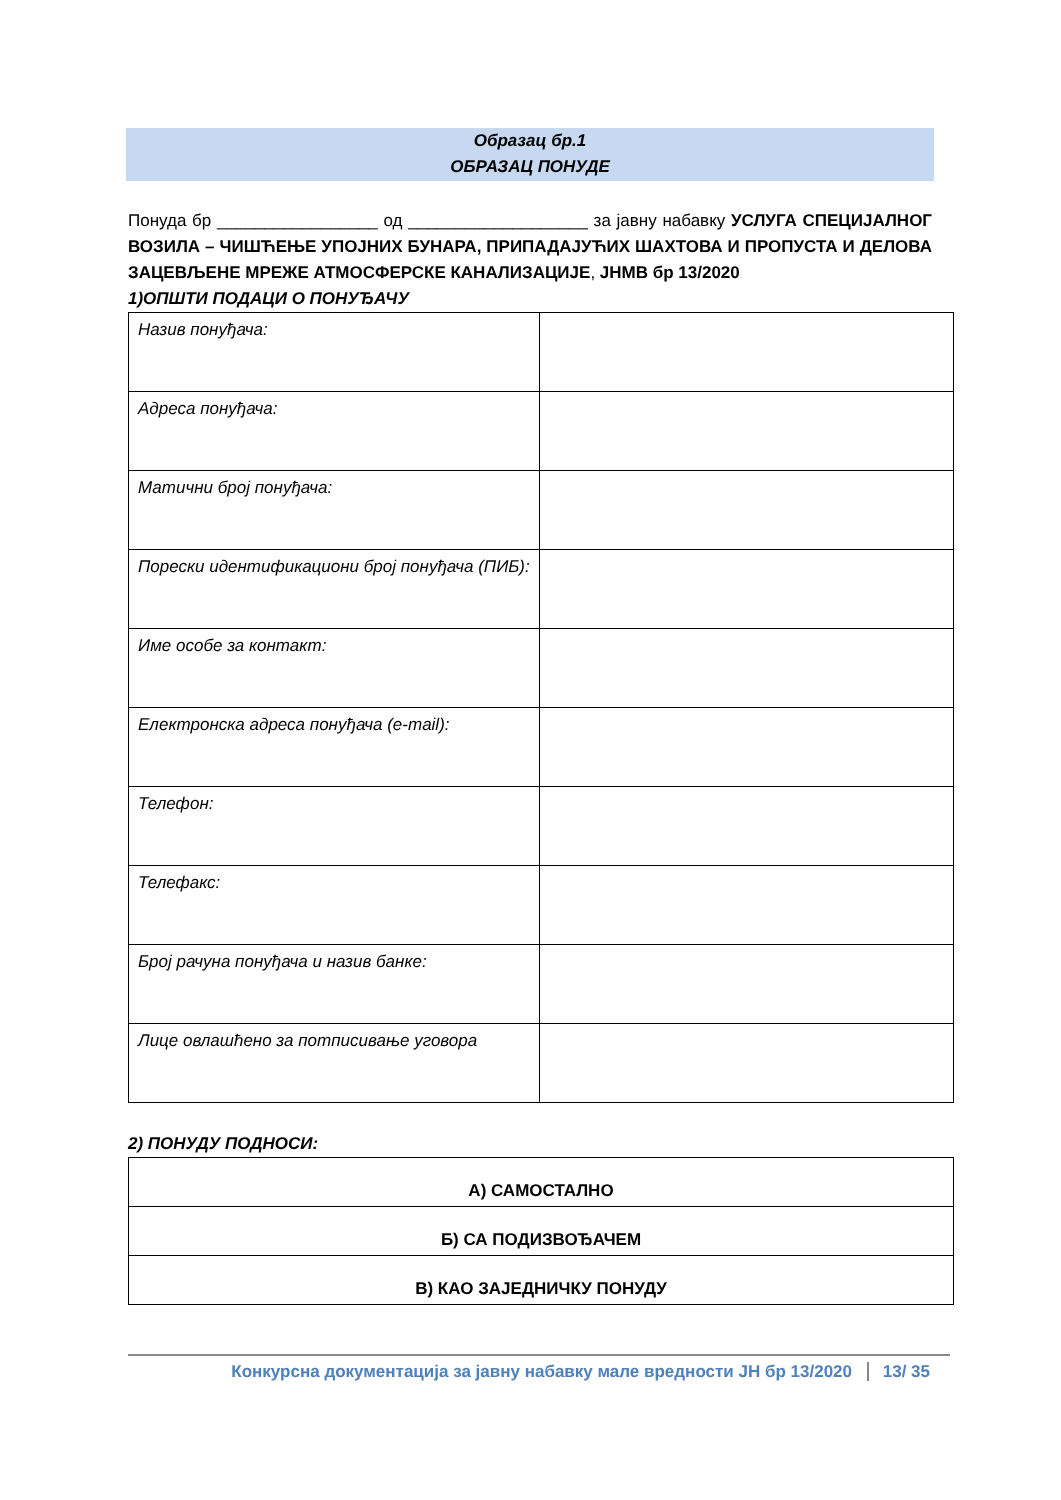Образац бр.1
ОБРАЗАЦ ПОНУДЕ
Понуда бр _________________ од ___________________ за јавну набавку УСЛУГА СПЕЦИЈАЛНОГ ВОЗИЛА – ЧИШЋЕЊЕ УПОЈНИХ БУНАРА, ПРИПАДАЈУЋИХ ШАХТОВА И ПРОПУСТА И ДЕЛОВА ЗАЦЕВЉЕНЕ МРЕЖЕ АТМОСФЕРСКЕ КАНАЛИЗАЦИЈЕ, ЈНМВ бр 13/2020
1)ОПШТИ ПОДАЦИ О ПОНУЂАЧУ
| Назив понуђача: | |
| Адреса понуђача: | |
| Матични број понуђача: | |
| Порески идентификациони број понуђача (ПИБ): | |
| Име особе за контакт: | |
| Електронска адреса понуђача (e-mail): | |
| Телефон: | |
| Телефакс: | |
| Број рачуна понуђача и назив банке: | |
| Лице овлашћено за потписивање уговора | |
2) ПОНУДУ ПОДНОСИ:
| А) САМОСТАЛНО |
| Б) СА ПОДИЗВОЂАЧЕМ |
| В) КАО ЗАЈЕДНИЧКУ ПОНУДУ |
Конкурсна документација за јавну набавку мале вредности ЈН бр 13/2020 13/ 35